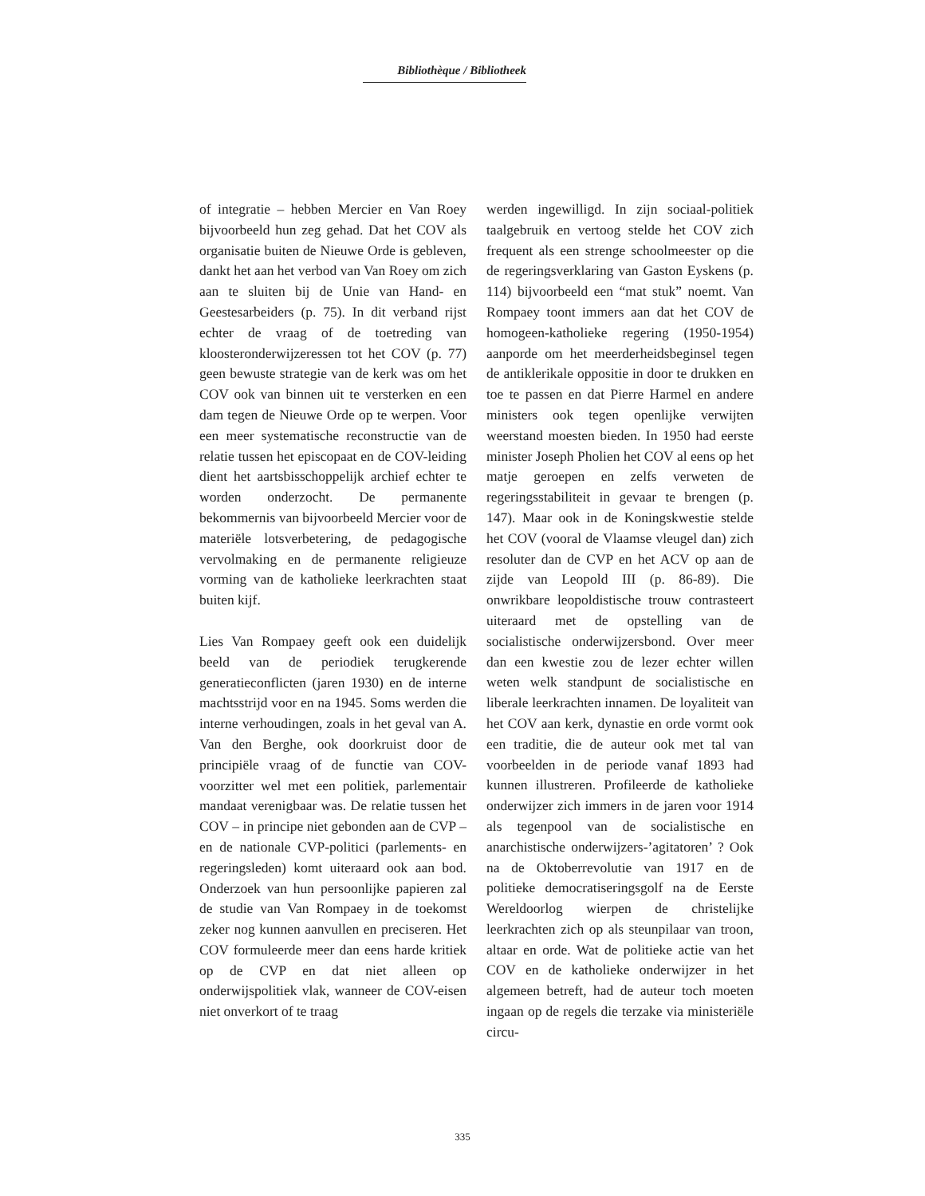Bibliothèque / Bibliotheek
of integratie – hebben Mercier en Van Roey bijvoorbeeld hun zeg gehad. Dat het COV als organisatie buiten de Nieuwe Orde is gebleven, dankt het aan het verbod van Van Roey om zich aan te sluiten bij de Unie van Hand- en Geestesarbeiders (p. 75). In dit verband rijst echter de vraag of de toetreding van kloosteronderwijzeressen tot het COV (p. 77) geen bewuste strategie van de kerk was om het COV ook van binnen uit te versterken en een dam tegen de Nieuwe Orde op te werpen. Voor een meer systematische reconstructie van de relatie tussen het episcopaat en de COV-leiding dient het aartsbisschoppelijk archief echter te worden onderzocht. De permanente bekommernis van bijvoorbeeld Mercier voor de materiële lotsverbetering, de pedagogische vervolmaking en de permanente religieuze vorming van de katholieke leerkrachten staat buiten kijf.
Lies Van Rompaey geeft ook een duidelijk beeld van de periodiek terugkerende generatieconflicten (jaren 1930) en de interne machtsstrijd voor en na 1945. Soms werden die interne verhoudingen, zoals in het geval van A. Van den Berghe, ook doorkruist door de principiële vraag of de functie van COV-voorzitter wel met een politiek, parlementair mandaat verenigbaar was. De relatie tussen het COV – in principe niet gebonden aan de CVP – en de nationale CVP-politici (parlements- en regeringsleden) komt uiteraard ook aan bod. Onderzoek van hun persoonlijke papieren zal de studie van Van Rompaey in de toekomst zeker nog kunnen aanvullen en preciseren. Het COV formuleerde meer dan eens harde kritiek op de CVP en dat niet alleen op onderwijspolitiek vlak, wanneer de COV-eisen niet onverkort of te traag
werden ingewilligd. In zijn sociaal-politiek taalgebruik en vertoog stelde het COV zich frequent als een strenge schoolmeester op die de regeringsverklaring van Gaston Eyskens (p. 114) bijvoorbeeld een “mat stuk” noemt. Van Rompaey toont immers aan dat het COV de homogeen-katholieke regering (1950-1954) aanporde om het meerderheidsbeginsel tegen de antiklerikale oppositie in door te drukken en toe te passen en dat Pierre Harmel en andere ministers ook tegen openlijke verwijten weerstand moesten bieden. In 1950 had eerste minister Joseph Pholien het COV al eens op het matje geroepen en zelfs verweten de regeringsstabiliteit in gevaar te brengen (p. 147). Maar ook in de Koningskwestie stelde het COV (vooral de Vlaamse vleugel dan) zich resoluter dan de CVP en het ACV op aan de zijde van Leopold III (p. 86-89). Die onwrikbare leopoldistische trouw contrasteert uiteraard met de opstelling van de socialistische onderwijzersbond. Over meer dan een kwestie zou de lezer echter willen weten welk standpunt de socialistische en liberale leerkrachten innamen. De loyaliteit van het COV aan kerk, dynastie en orde vormt ook een traditie, die de auteur ook met tal van voorbeelden in de periode vanaf 1893 had kunnen illustreren. Profileerde de katholieke onderwijzer zich immers in de jaren voor 1914 als tegenpool van de socialistische en anarchistische onderwijzers-’agitatoren’ ? Ook na de Oktoberrevolutie van 1917 en de politieke democratiseringsgolf na de Eerste Wereldoorlog wierpen de christelijke leerkrachten zich op als steunpilaar van troon, altaar en orde. Wat de politieke actie van het COV en de katholieke onderwijzer in het algemeen betreft, had de auteur toch moeten ingaan op de regels die terzake via ministeriële circu-
335